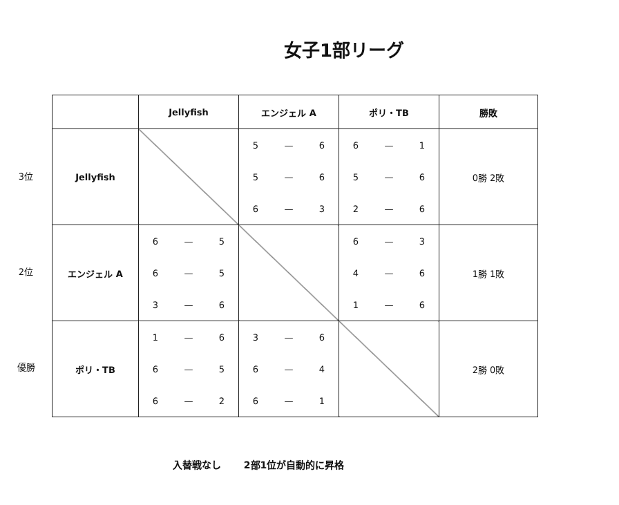女子1部リーグ
3位
2位
優勝
| | Jellyfish | エンジェル A | ポリ・TB | 勝敗 |
| --- | --- | --- | --- | --- |
| Jellyfish | | / 5 / — / 6 / / 5 / — / 6 / / 6 / — / 3 / | / 6 / — / 1 / / 5 / — / 6 / / 2 / — / 6 / | 0勝 2敗 |
| エンジェル A | / 6 / — / 5 / / 6 / — / 5 / / 3 / — / 6 / | | / 6 / — / 3 / / 4 / — / 6 / / 1 / — / 6 / | 1勝 1敗 |
| ポリ・TB | / 1 / — / 6 / / 6 / — / 5 / / 6 / — / 2 / | / 3 / — / 6 / / 6 / — / 4 / / 6 / — / 1 / | | 2勝 0敗 |
入替戦なし　　 2部1位が自動的に昇格